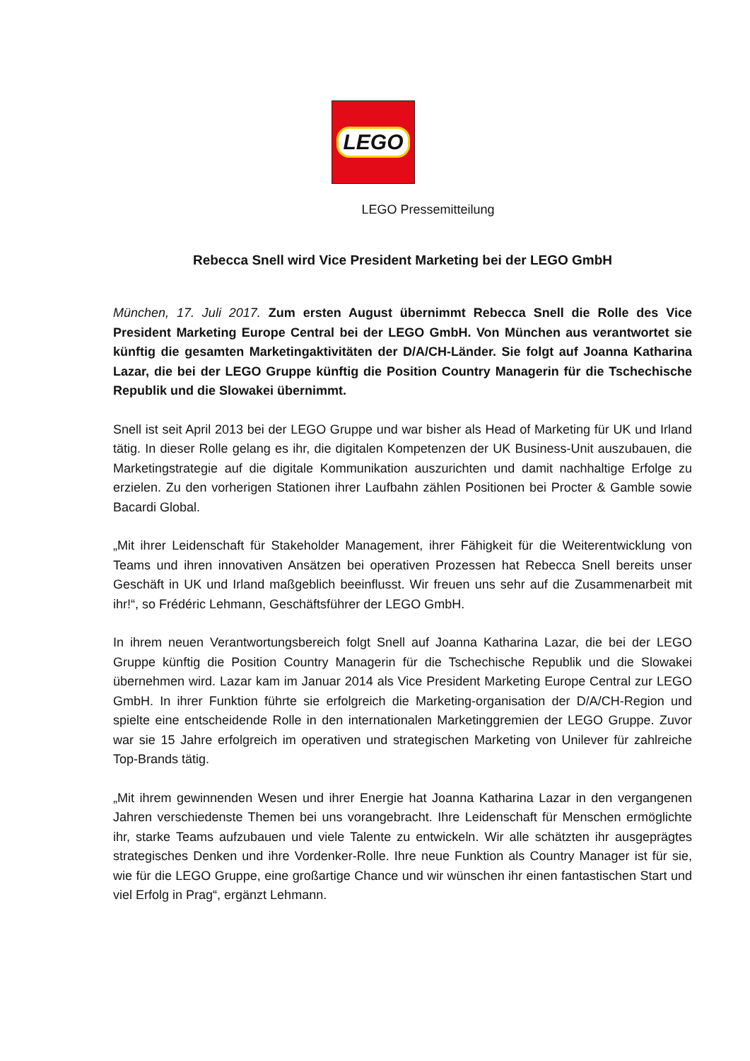LEGO
LEGO Pressemitteilung
Rebecca Snell wird Vice President Marketing bei der LEGO GmbH
München, 17. Juli 2017. Zum ersten August übernimmt Rebecca Snell die Rolle des Vice President Marketing Europe Central bei der LEGO GmbH. Von München aus verantwortet sie künftig die gesamten Marketingaktivitäten der D/A/CH-Länder. Sie folgt auf Joanna Katharina Lazar, die bei der LEGO Gruppe künftig die Position Country Managerin für die Tschechische Republik und die Slowakei übernimmt.
Snell ist seit April 2013 bei der LEGO Gruppe und war bisher als Head of Marketing für UK und Irland tätig. In dieser Rolle gelang es ihr, die digitalen Kompetenzen der UK Business-Unit auszubauen, die Marketingstrategie auf die digitale Kommunikation auszurichten und damit nachhaltige Erfolge zu erzielen. Zu den vorherigen Stationen ihrer Laufbahn zählen Positionen bei Procter & Gamble sowie Bacardi Global.
„Mit ihrer Leidenschaft für Stakeholder Management, ihrer Fähigkeit für die Weiterentwicklung von Teams und ihren innovativen Ansätzen bei operativen Prozessen hat Rebecca Snell bereits unser Geschäft in UK und Irland maßgeblich beeinflusst. Wir freuen uns sehr auf die Zusammenarbeit mit ihr!“, so Frédéric Lehmann, Geschäftsführer der LEGO GmbH.
In ihrem neuen Verantwortungsbereich folgt Snell auf Joanna Katharina Lazar, die bei der LEGO Gruppe künftig die Position Country Managerin für die Tschechische Republik und die Slowakei übernehmen wird. Lazar kam im Januar 2014 als Vice President Marketing Europe Central zur LEGO GmbH. In ihrer Funktion führte sie erfolgreich die Marketing-organisation der D/A/CH-Region und spielte eine entscheidende Rolle in den internationalen Marketinggremien der LEGO Gruppe. Zuvor war sie 15 Jahre erfolgreich im operativen und strategischen Marketing von Unilever für zahlreiche Top-Brands tätig.
„Mit ihrem gewinnenden Wesen und ihrer Energie hat Joanna Katharina Lazar in den vergangenen Jahren verschiedenste Themen bei uns vorangebracht. Ihre Leidenschaft für Menschen ermöglichte ihr, starke Teams aufzubauen und viele Talente zu entwickeln. Wir alle schätzten ihr ausgeprägtes strategisches Denken und ihre Vordenker-Rolle. Ihre neue Funktion als Country Manager ist für sie, wie für die LEGO Gruppe, eine großartige Chance und wir wünschen ihr einen fantastischen Start und viel Erfolg in Prag“, ergänzt Lehmann.